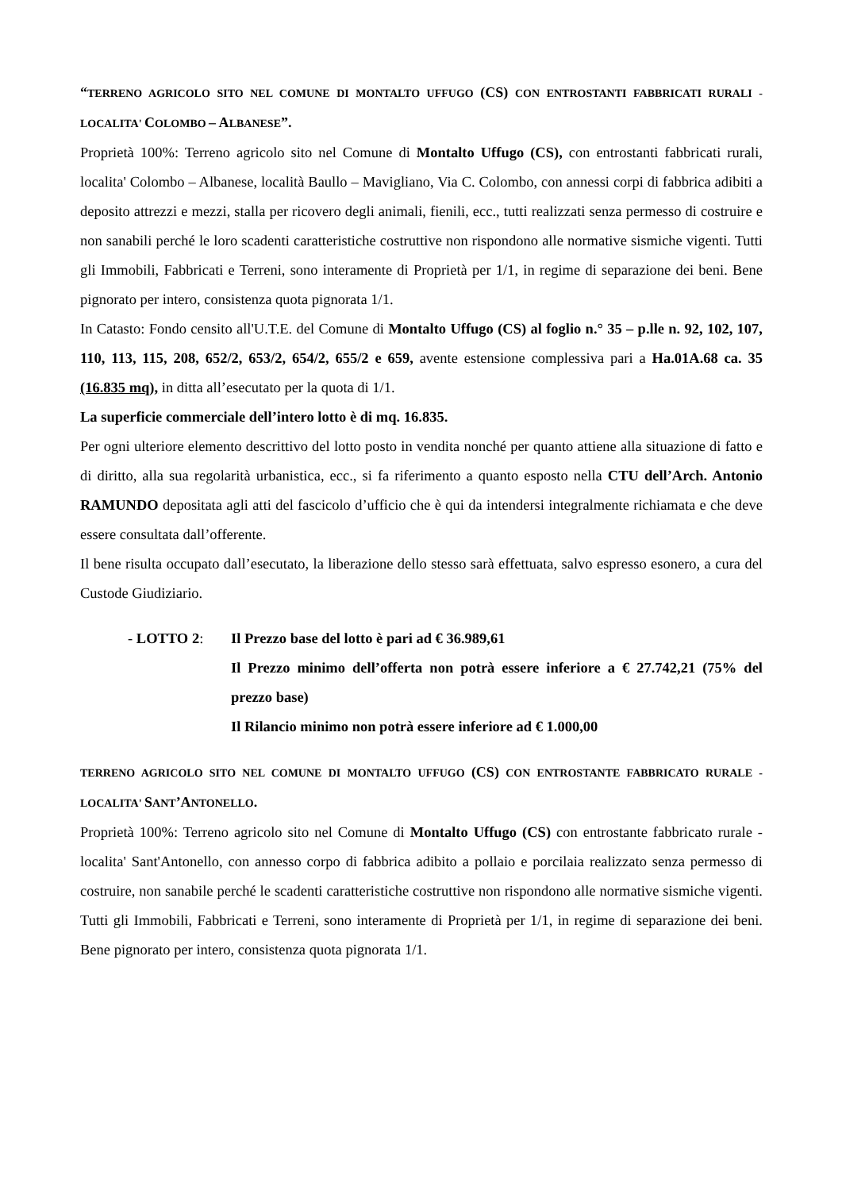“TERRENO AGRICOLO SITO NEL COMUNE DI MONTALTO UFFUGO (CS) CON ENTROSTANTI FABBRICATI RURALI - LOCALITA' COLOMBO – ALBANESE”.
Proprietà 100%: Terreno agricolo sito nel Comune di Montalto Uffugo (CS), con entrostanti fabbricati rurali, localita' Colombo – Albanese, località Baullo – Mavigliano, Via C. Colombo, con annessi corpi di fabbrica adibiti a deposito attrezzi e mezzi, stalla per ricovero degli animali, fienili, ecc., tutti realizzati senza permesso di costruire e non sanabili perché le loro scadenti caratteristiche costruttive non rispondono alle normative sismiche vigenti. Tutti gli Immobili, Fabbricati e Terreni, sono interamente di Proprietà per 1/1, in regime di separazione dei beni. Bene pignorato per intero, consistenza quota pignorata 1/1.
In Catasto: Fondo censito all'U.T.E. del Comune di Montalto Uffugo (CS) al foglio n.° 35 – p.lle n. 92, 102, 107, 110, 113, 115, 208, 652/2, 653/2, 654/2, 655/2 e 659, avente estensione complessiva pari a Ha.01A.68 ca. 35 (16.835 mq), in ditta all’esecutato per la quota di 1/1.
La superficie commerciale dell’intero lotto è di mq. 16.835.
Per ogni ulteriore elemento descrittivo del lotto posto in vendita nonché per quanto attiene alla situazione di fatto e di diritto, alla sua regolarità urbanistica, ecc., si fa riferimento a quanto esposto nella CTU dell’Arch. Antonio RAMUNDO depositata agli atti del fascicolo d’ufficio che è qui da intendersi integralmente richiamata e che deve essere consultata dall’offerente.
Il bene risulta occupato dall’esecutato, la liberazione dello stesso sarà effettuata, salvo espresso esonero, a cura del Custode Giudiziario.
- LOTTO 2: Il Prezzo base del lotto è pari ad € 36.989,61
Il Prezzo minimo dell’offerta non potrà essere inferiore a € 27.742,21 (75% del prezzo base)
Il Rilancio minimo non potrà essere inferiore ad € 1.000,00
TERRENO AGRICOLO SITO NEL COMUNE DI MONTALTO UFFUGO (CS) CON ENTROSTANTE FABBRICATO RURALE - LOCALITA' SANT’ANTONELLO.
Proprietà 100%: Terreno agricolo sito nel Comune di Montalto Uffugo (CS) con entrostante fabbricato rurale - localita' Sant'Antonello, con annesso corpo di fabbrica adibito a pollaio e porcilaia realizzato senza permesso di costruire, non sanabile perché le scadenti caratteristiche costruttive non rispondono alle normative sismiche vigenti. Tutti gli Immobili, Fabbricati e Terreni, sono interamente di Proprietà per 1/1, in regime di separazione dei beni. Bene pignorato per intero, consistenza quota pignorata 1/1.